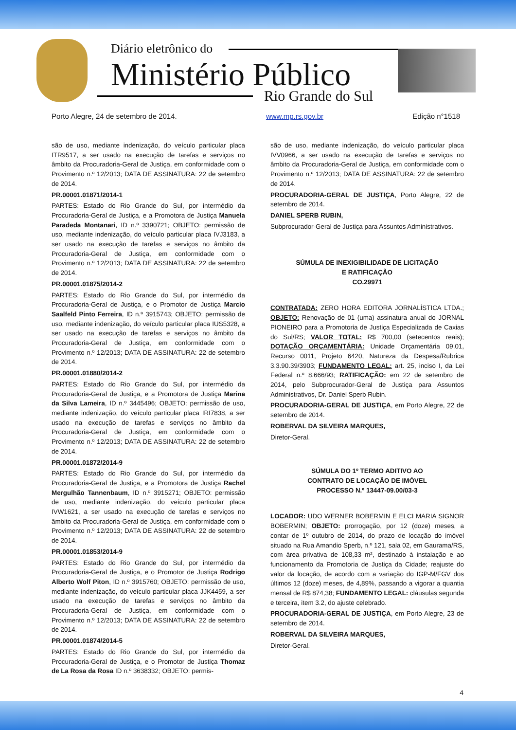Diário eletrônico do
Ministério Público
Rio Grande do Sul
Porto Alegre, 24 de setembro de 2014. www.mp.rs.gov.br Edição n°1518
são de uso, mediante indenização, do veículo particular placa ITR9517, a ser usado na execução de tarefas e serviços no âmbito da Procuradoria-Geral de Justiça, em conformidade com o Provimento n.º 12/2013; DATA DE ASSINATURA: 22 de setembro de 2014.
PR.00001.01871/2014-1
PARTES: Estado do Rio Grande do Sul, por intermédio da Procuradoria-Geral de Justiça, e a Promotora de Justiça Manuela Paradeda Montanari, ID n.º 3390721; OBJETO: permissão de uso, mediante indenização, do veículo particular placa IVJ3183, a ser usado na execução de tarefas e serviços no âmbito da Procuradoria-Geral de Justiça, em conformidade com o Provimento n.º 12/2013; DATA DE ASSINATURA: 22 de setembro de 2014.
PR.00001.01875/2014-2
PARTES: Estado do Rio Grande do Sul, por intermédio da Procuradoria-Geral de Justiça, e o Promotor de Justiça Marcio Saalfeld Pinto Ferreira, ID n.º 3915743; OBJETO: permissão de uso, mediante indenização, do veículo particular placa IUS5328, a ser usado na execução de tarefas e serviços no âmbito da Procuradoria-Geral de Justiça, em conformidade com o Provimento n.º 12/2013; DATA DE ASSINATURA: 22 de setembro de 2014.
PR.00001.01880/2014-2
PARTES: Estado do Rio Grande do Sul, por intermédio da Procuradoria-Geral de Justiça, e a Promotora de Justiça Marina da Silva Lameira, ID n.º 3445496; OBJETO: permissão de uso, mediante indenização, do veículo particular placa IRI7838, a ser usado na execução de tarefas e serviços no âmbito da Procuradoria-Geral de Justiça, em conformidade com o Provimento n.º 12/2013; DATA DE ASSINATURA: 22 de setembro de 2014.
PR.00001.01872/2014-9
PARTES: Estado do Rio Grande do Sul, por intermédio da Procuradoria-Geral de Justiça, e a Promotora de Justiça Rachel Mergulhão Tannenbaum, ID n.º 3915271; OBJETO: permissão de uso, mediante indenização, do veículo particular placa IVW1621, a ser usado na execução de tarefas e serviços no âmbito da Procuradoria-Geral de Justiça, em conformidade com o Provimento n.º 12/2013; DATA DE ASSINATURA: 22 de setembro de 2014.
PR.00001.01853/2014-9
PARTES: Estado do Rio Grande do Sul, por intermédio da Procuradoria-Geral de Justiça, e o Promotor de Justiça Rodrigo Alberto Wolf Piton, ID n.º 3915760; OBJETO: permissão de uso, mediante indenização, do veículo particular placa JJK4459, a ser usado na execução de tarefas e serviços no âmbito da Procuradoria-Geral de Justiça, em conformidade com o Provimento n.º 12/2013; DATA DE ASSINATURA: 22 de setembro de 2014.
PR.00001.01874/2014-5
PARTES: Estado do Rio Grande do Sul, por intermédio da Procuradoria-Geral de Justiça, e o Promotor de Justiça Thomaz de La Rosa da Rosa ID n.º 3638332; OBJETO: permis-
são de uso, mediante indenização, do veículo particular placa IVV0966, a ser usado na execução de tarefas e serviços no âmbito da Procuradoria-Geral de Justiça, em conformidade com o Provimento n.º 12/2013; DATA DE ASSINATURA: 22 de setembro de 2014.
PROCURADORIA-GERAL DE JUSTIÇA, Porto Alegre, 22 de setembro de 2014.
DANIEL SPERB RUBIN,
Subprocurador-Geral de Justiça para Assuntos Administrativos.
SÚMULA DE INEXIGIBILIDADE DE LICITAÇÃO
E RATIFICAÇÃO
CO.29971
CONTRATADA: ZERO HORA EDITORA JORNALÍSTICA LTDA.; OBJETO: Renovação de 01 (uma) assinatura anual do JORNAL PIONEIRO para a Promotoria de Justiça Especializada de Caxias do Sul/RS; VALOR TOTAL: R$ 700,00 (setecentos reais); DOTAÇÃO ORÇAMENTÁRIA: Unidade Orçamentária 09.01, Recurso 0011, Projeto 6420, Natureza da Despesa/Rubrica 3.3.90.39/3903; FUNDAMENTO LEGAL: art. 25, inciso I, da Lei Federal n.º 8.666/93; RATIFICAÇÃO: em 22 de setembro de 2014, pelo Subprocurador-Geral de Justiça para Assuntos Administrativos, Dr. Daniel Sperb Rubin.
PROCURADORIA-GERAL DE JUSTIÇA, em Porto Alegre, 22 de setembro de 2014.
ROBERVAL DA SILVEIRA MARQUES,
Diretor-Geral.
SÚMULA DO 1º TERMO ADITIVO AO
CONTRATO DE LOCAÇÃO DE IMÓVEL
PROCESSO N.º 13447-09.00/03-3
LOCADOR: UDO WERNER BOBERMIN E ELCI MARIA SIGNOR BOBERMIN; OBJETO: prorrogação, por 12 (doze) meses, a contar de 1º outubro de 2014, do prazo de locação do imóvel situado na Rua Amandio Sperb, n.º 121, sala 02, em Gaurama/RS, com área privativa de 108,33 m², destinado à instalação e ao funcionamento da Promotoria de Justiça da Cidade; reajuste do valor da locação, de acordo com a variação do IGP-M/FGV dos últimos 12 (doze) meses, de 4,89%, passando a vigorar a quantia mensal de R$ 874,38; FUNDAMENTO LEGAL: cláusulas segunda e terceira, item 3.2, do ajuste celebrado.
PROCURADORIA-GERAL DE JUSTIÇA, em Porto Alegre, 23 de setembro de 2014.
ROBERVAL DA SILVEIRA MARQUES,
Diretor-Geral.
4